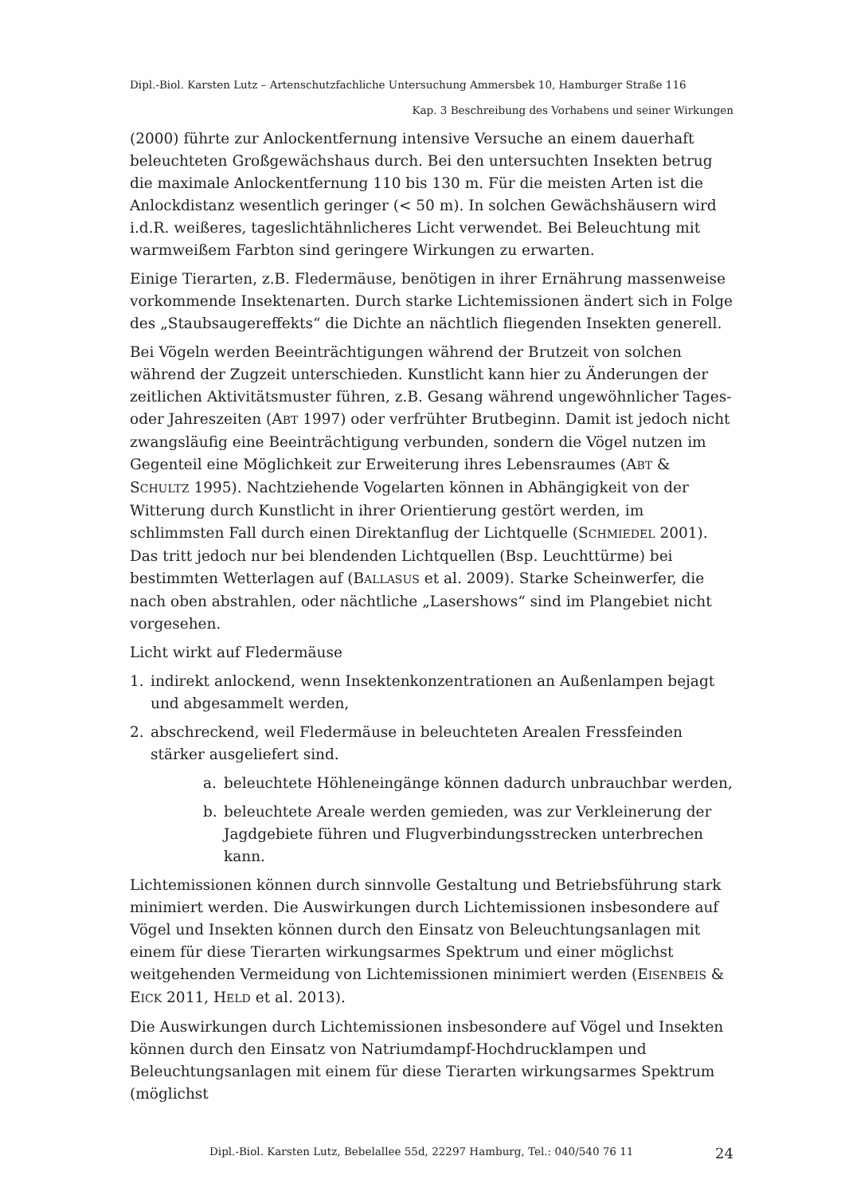Dipl.-Biol. Karsten Lutz – Artenschutzfachliche Untersuchung Ammersbek 10, Hamburger Straße 116
Kap. 3 Beschreibung des Vorhabens und seiner Wirkungen
(2000) führte zur Anlockentfernung intensive Versuche an einem dauerhaft beleuchteten Großgewächshaus durch. Bei den untersuchten Insekten betrug die maximale Anlockentfernung 110 bis 130 m. Für die meisten Arten ist die Anlockdistanz wesentlich geringer (< 50 m). In solchen Gewächshäusern wird i.d.R. weißeres, tageslichtähnlicheres Licht verwendet. Bei Beleuchtung mit warmweißem Farbton sind geringere Wirkungen zu erwarten.
Einige Tierarten, z.B. Fledermäuse, benötigen in ihrer Ernährung massenweise vorkommende Insektenarten. Durch starke Lichtemissionen ändert sich in Folge des „Staubsaugereffekts“ die Dichte an nächtlich fliegenden Insekten generell.
Bei Vögeln werden Beeinträchtigungen während der Brutzeit von solchen während der Zugzeit unterschieden. Kunstlicht kann hier zu Änderungen der zeitlichen Aktivitätsmuster führen, z.B. Gesang während ungewöhnlicher Tages- oder Jahreszeiten (ABT 1997) oder verfrühter Brutbeginn. Damit ist jedoch nicht zwangsläufig eine Beeinträchtigung verbunden, sondern die Vögel nutzen im Gegenteil eine Möglichkeit zur Erweiterung ihres Lebensraumes (ABT & SCHULTZ 1995). Nachtziehende Vogelarten können in Abhängigkeit von der Witterung durch Kunstlicht in ihrer Orientierung gestört werden, im schlimmsten Fall durch einen Direktanflug der Lichtquelle (SCHMIEDEL 2001). Das tritt jedoch nur bei blendenden Lichtquellen (Bsp. Leuchttürme) bei bestimmten Wetterlagen auf (BALLASUS et al. 2009). Starke Scheinwerfer, die nach oben abstrahlen, oder nächtliche „Lasershows“ sind im Plangebiet nicht vorgesehen.
Licht wirkt auf Fledermäuse
1. indirekt anlockend, wenn Insektenkonzentrationen an Außenlampen bejagt und abgesammelt werden,
2. abschreckend, weil Fledermäuse in beleuchteten Arealen Fressfeinden stärker ausgeliefert sind.
a. beleuchtete Höhleneingänge können dadurch unbrauchbar werden,
b. beleuchtete Areale werden gemieden, was zur Verkleinerung der Jagdgebiete führen und Flugverbindungsstrecken unterbrechen kann.
Lichtemissionen können durch sinnvolle Gestaltung und Betriebsführung stark minimiert werden. Die Auswirkungen durch Lichtemissionen insbesondere auf Vögel und Insekten können durch den Einsatz von Beleuchtungsanlagen mit einem für diese Tierarten wirkungsarmes Spektrum und einer möglichst weitgehenden Vermeidung von Lichtemissionen minimiert werden (EISENBEIS & EICK 2011, HELD et al. 2013).
Die Auswirkungen durch Lichtemissionen insbesondere auf Vögel und Insekten können durch den Einsatz von Natriumdampf-Hochdrucklampen und Beleuchtungsanlagen mit einem für diese Tierarten wirkungsarmes Spektrum (möglichst
Dipl.-Biol. Karsten Lutz, Bebelallee 55d, 22297 Hamburg, Tel.: 040/540 76 11 24